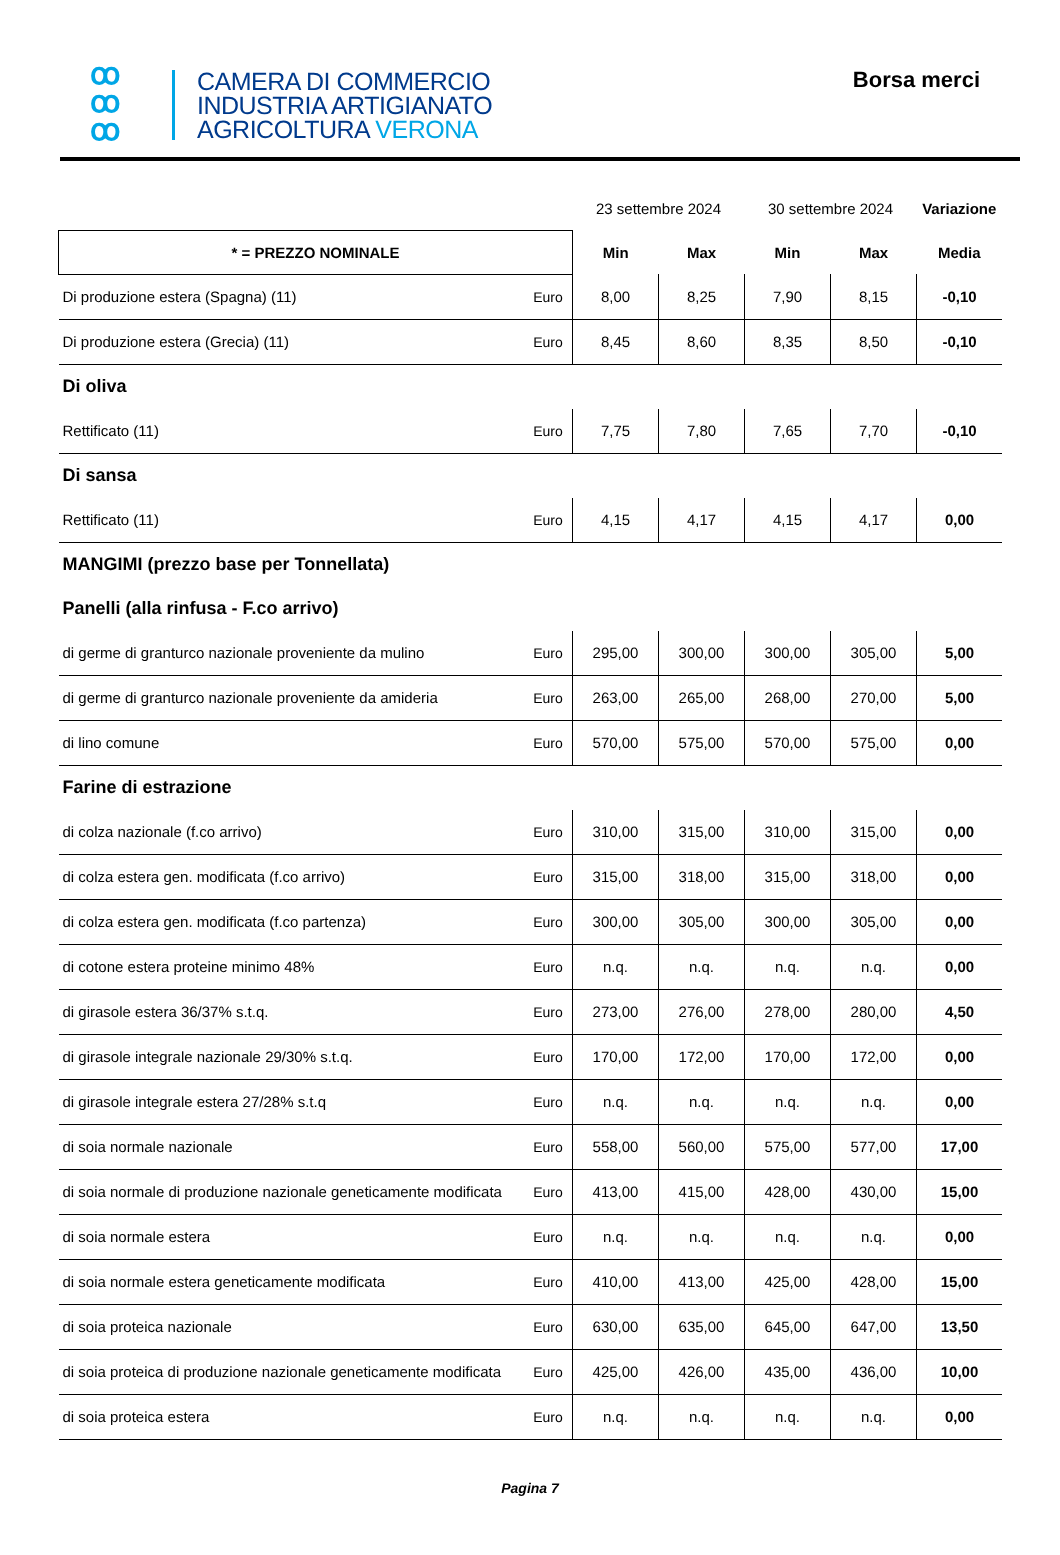ꝏ
ꝏ
ꝏ
CAMERA DI COMMERCIO
INDUSTRIA ARTIGIANATO
AGRICOLTURA VERONA
Borsa merci
| | | 23 settembre 2024 | | 30 settembre 2024 | | Variazione |
| * = PREZZO NOMINALE | | Min | Max | Min | Max | Media |
| Di produzione estera (Spagna) (11) | Euro | 8,00 | 8,25 | 7,90 | 8,15 | -0,10 |
| Di produzione estera (Grecia) (11) | Euro | 8,45 | 8,60 | 8,35 | 8,50 | -0,10 |
| Di oliva | | | | | | |
| Rettificato (11) | Euro | 7,75 | 7,80 | 7,65 | 7,70 | -0,10 |
| Di sansa | | | | | | |
| Rettificato (11) | Euro | 4,15 | 4,17 | 4,15 | 4,17 | 0,00 |
| MANGIMI (prezzo base per Tonnellata) | | | | | | |
| Panelli (alla rinfusa - F.co arrivo) | | | | | | |
| di germe di granturco nazionale proveniente da mulino | Euro | 295,00 | 300,00 | 300,00 | 305,00 | 5,00 |
| di germe di granturco nazionale proveniente da amideria | Euro | 263,00 | 265,00 | 268,00 | 270,00 | 5,00 |
| di lino comune | Euro | 570,00 | 575,00 | 570,00 | 575,00 | 0,00 |
| Farine di estrazione | | | | | | |
| di colza nazionale (f.co arrivo) | Euro | 310,00 | 315,00 | 310,00 | 315,00 | 0,00 |
| di colza estera gen. modificata (f.co arrivo) | Euro | 315,00 | 318,00 | 315,00 | 318,00 | 0,00 |
| di colza estera gen. modificata (f.co partenza) | Euro | 300,00 | 305,00 | 300,00 | 305,00 | 0,00 |
| di cotone estera proteine minimo 48% | Euro | n.q. | n.q. | n.q. | n.q. | 0,00 |
| di girasole estera 36/37% s.t.q. | Euro | 273,00 | 276,00 | 278,00 | 280,00 | 4,50 |
| di girasole integrale nazionale 29/30% s.t.q. | Euro | 170,00 | 172,00 | 170,00 | 172,00 | 0,00 |
| di girasole integrale estera 27/28% s.t.q | Euro | n.q. | n.q. | n.q. | n.q. | 0,00 |
| di soia normale nazionale | Euro | 558,00 | 560,00 | 575,00 | 577,00 | 17,00 |
| di soia normale di produzione nazionale geneticamente modificata | Euro | 413,00 | 415,00 | 428,00 | 430,00 | 15,00 |
| di soia normale estera | Euro | n.q. | n.q. | n.q. | n.q. | 0,00 |
| di soia normale estera geneticamente modificata | Euro | 410,00 | 413,00 | 425,00 | 428,00 | 15,00 |
| di soia proteica nazionale | Euro | 630,00 | 635,00 | 645,00 | 647,00 | 13,50 |
| di soia proteica di produzione nazionale geneticamente modificata | Euro | 425,00 | 426,00 | 435,00 | 436,00 | 10,00 |
| di soia proteica estera | Euro | n.q. | n.q. | n.q. | n.q. | 0,00 |
Pagina 7